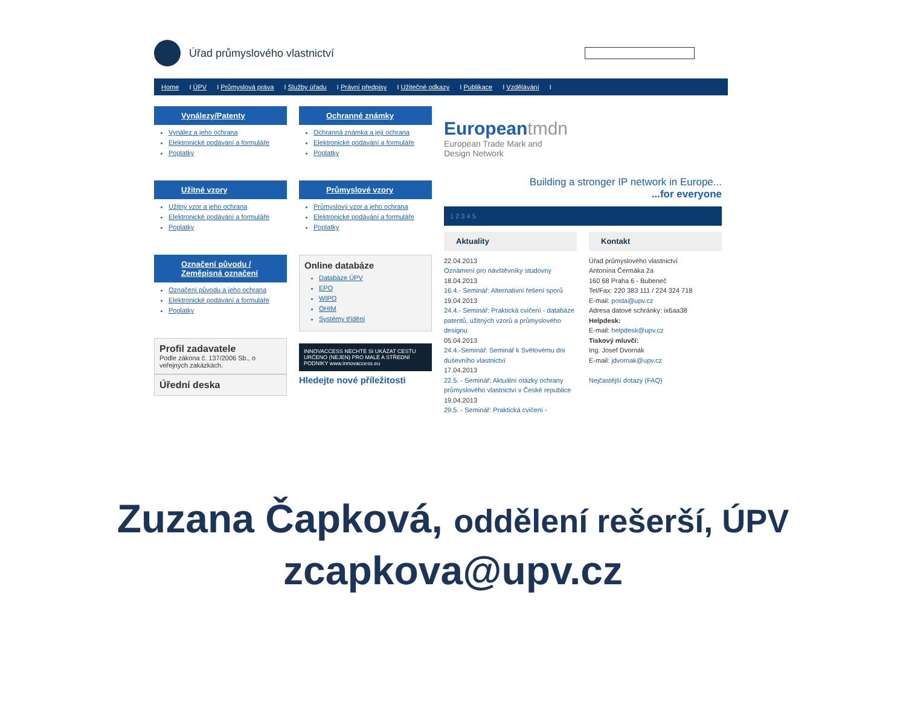Úřad průmyslového vlastnictví
Home I ÚPV I Průmyslová práva I Služby úřadu I Právní předpisy I Užitečné odkazy I Publikace I Vzdělávání I
Vynálezy/Patenty
Vynález a jeho ochrana
Elektronické podávání a formuláře
Poplatky
Užitné vzory
Užitný vzor a jeho ochrana
Elektronické podávání a formuláře
Poplatky
Označení původu / Zeměpisná označení
Označení původu a jeho ochrana
Elektronické podávání a formuláře
Poplatky
Profil zadavatele
Podle zákona č. 137/2006 Sb., o veřejných zakázkách.
Úřední deska
Ochranné známky
Ochranná známka a její ochrana
Elektronické podávání a formuláře
Poplatky
Průmyslové vzory
Průmyslový vzor a jeho ochrana
Elektronické podávání a formuláře
Poplatky
Online databáze
Databáze ÚPV
EPO
WIPO
OHIM
Systémy třídění
INNOVACCESS NECHTE SI UKÁZAT CESTU
URČENO (NEJEN) PRO MALÉ A STŘEDNÍ PODNIKY www.innovaccess.eu
Hledejte nové příležitosti
Europeantmdn
European Trade Mark and
Design Network
Building a stronger IP network in Europe...
...for everyone
1 2 3 4 5
Aktuality
22.04.2013
Oznámení pro návštěvníky studovny
18.04.2013
16.4.- Seminář: Alternativní řešení sporů
19.04.2013
24.4.- Seminář: Praktická cvičení - databáze patentů, užitných vzorů a průmyslového designu
05.04.2013
24.4.-Seminář: Seminář k Světovému dni duševního vlastnictví
17.04.2013
22.5. - Seminář: Aktuální otázky ochrany průmyslového vlastnictví v České republice
19.04.2013
29.5. - Seminář: Praktická cvičení -
Kontakt
Úřad průmyslového vlastnictví
Antonína Čermáka 2a
160 68 Praha 6 - Bubeneč
Tel/Fax: 220 383 111 / 224 324 718
E-mail: posta@upv.cz
Adresa datové schránky: ix6aa38
Helpdesk:
E-mail: helpdesk@upv.cz
Tiskový mluvčí:
Ing. Josef Dvornák
E-mail: jdvornak@upv.cz
Nejčastější dotazy (FAQ)
Zuzana Čapková, oddělení rešerší, ÚPV
zcapkova@upv.cz